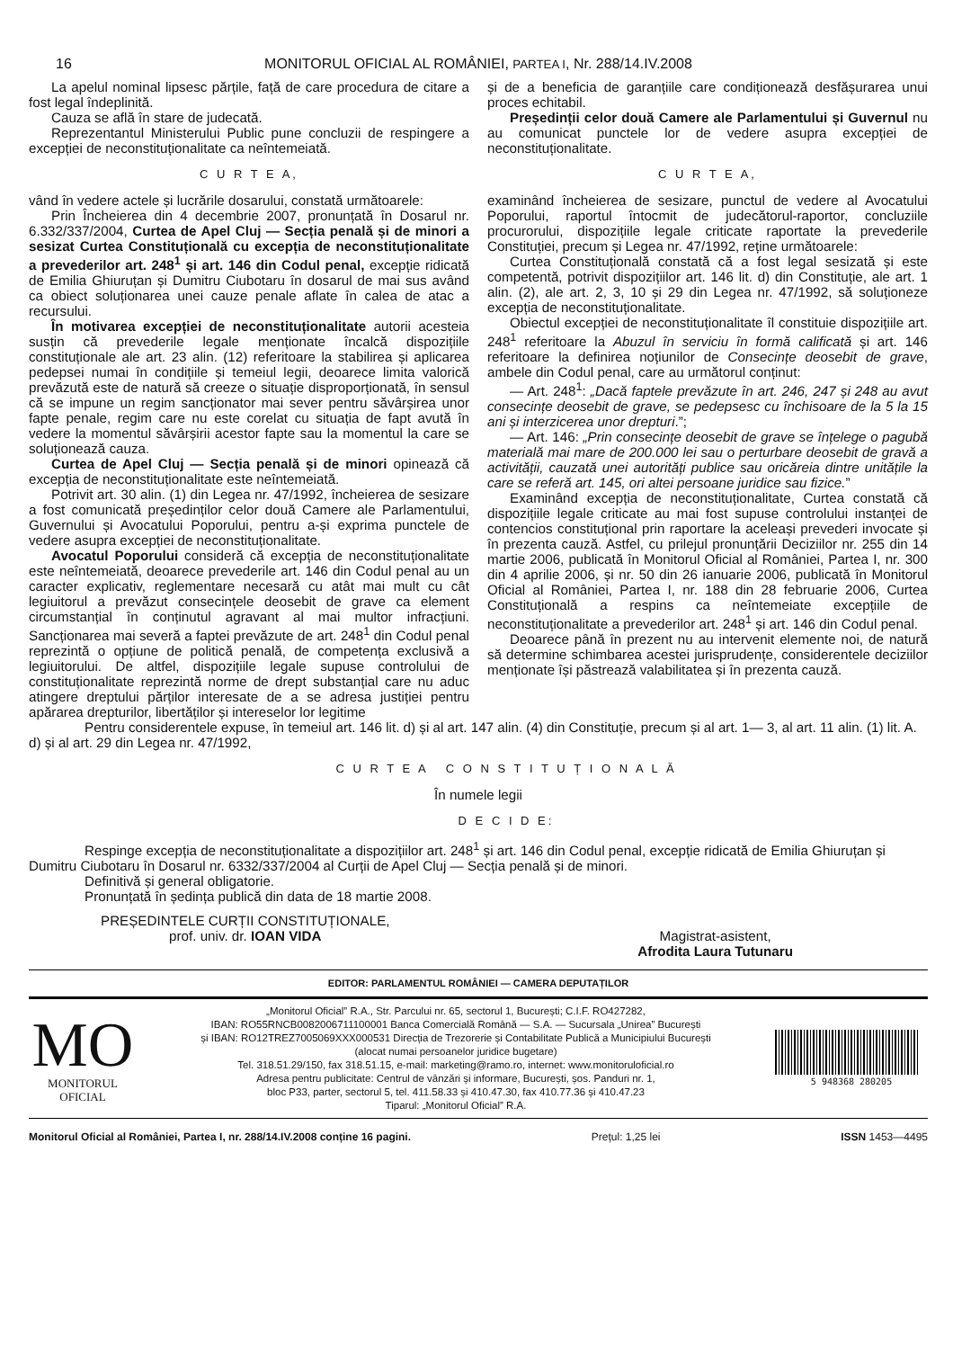16 MONITORUL OFICIAL AL ROMÂNIEI, PARTEA I, Nr. 288/14.IV.2008
La apelul nominal lipsesc părțile, față de care procedura de citare a fost legal îndeplinită.
Cauza se află în stare de judecată.
Reprezentantul Ministerului Public pune concluzii de respingere a excepției de neconstituționalitate ca neîntemeiată.
C U R T E A,
vând în vedere actele și lucrările dosarului, constată următoarele:
Prin Încheierea din 4 decembrie 2007, pronunțată în Dosarul nr. 6.332/337/2004, Curtea de Apel Cluj — Secția penală și de minori a sesizat Curtea Constituțională cu excepția de neconstituționalitate a prevederilor art. 248<sup>1</sup> și art. 146 din Codul penal, excepție ridicată de Emilia Ghiuruțan și Dumitru Ciubotaru în dosarul de mai sus având ca obiect soluționarea unei cauze penale aflate în calea de atac a recursului.
În motivarea excepției de neconstituționalitate autorii acesteia susțin că prevederile legale menționate încalcă dispozițiile constituționale ale art. 23 alin. (12) referitoare la stabilirea și aplicarea pedepsei numai în condițiile și temeiul legii, deoarece limita valorică prevăzută este de natură să creeze o situație disproporționată, în sensul că se impune un regim sancționator mai sever pentru săvârșirea unor fapte penale, regim care nu este corelat cu situația de fapt avută în vedere la momentul săvârșirii acestor fapte sau la momentul la care se soluționează cauza.
Curtea de Apel Cluj — Secția penală și de minori opinează că excepția de neconstituționalitate este neîntemeiată.
Potrivit art. 30 alin. (1) din Legea nr. 47/1992, încheierea de sesizare a fost comunicată președinților celor două Camere ale Parlamentului, Guvernului și Avocatului Poporului, pentru a-și exprima punctele de vedere asupra excepției de neconstituționalitate.
Avocatul Poporului consideră că excepția de neconstituționalitate este neîntemeiată, deoarece prevederile art. 146 din Codul penal au un caracter explicativ, reglementare necesară cu atât mai mult cu cât legiuitorul a prevăzut consecințele deosebit de grave ca element circumstanțial în conținutul agravant al mai multor infracțiuni. Sancționarea mai severă a faptei prevăzute de art. 248<sup>1</sup> din Codul penal reprezintă o opțiune de politică penală, de competența exclusivă a legiuitorului. De altfel, dispozițiile legale supuse controlului de constituționalitate reprezintă norme de drept substanțial care nu aduc atingere dreptului părților interesate de a se adresa justiției pentru apărarea drepturilor, libertăților și intereselor lor legitime
și de a beneficia de garanțiile care condiționează desfășurarea unui proces echitabil.
Președinții celor două Camere ale Parlamentului și Guvernul nu au comunicat punctele lor de vedere asupra excepției de neconstituționalitate.
C U R T E A,
examinând încheierea de sesizare, punctul de vedere al Avocatului Poporului, raportul întocmit de judecătorul-raportor, concluziile procurorului, dispozițiile legale criticate raportate la prevederile Constituției, precum și Legea nr. 47/1992, reține următoarele:
Curtea Constituțională constată că a fost legal sesizată și este competentă, potrivit dispozițiilor art. 146 lit. d) din Constituție, ale art. 1 alin. (2), ale art. 2, 3, 10 și 29 din Legea nr. 47/1992, să soluționeze excepția de neconstituționalitate.
Obiectul excepției de neconstituționalitate îl constituie dispozițiile art. 248<sup>1</sup> referitoare la Abuzul în serviciu în formă calificată și art. 146 referitoare la definirea noțiunilor de Consecințe deosebit de grave, ambele din Codul penal, care au următorul conținut:
— Art. 248<sup>1</sup>: „Dacă faptele prevăzute în art. 246, 247 și 248 au avut consecințe deosebit de grave, se pedepsesc cu închisoare de la 5 la 15 ani și interzicerea unor drepturi.”;
— Art. 146: „Prin consecințe deosebit de grave se înțelege o pagubă materială mai mare de 200.000 lei sau o perturbare deosebit de gravă a activității, cauzată unei autorități publice sau oricăreia dintre unitățile la care se referă art. 145, ori altei persoane juridice sau fizice.”
Examinând excepția de neconstituționalitate, Curtea constată că dispozițiile legale criticate au mai fost supuse controlului instanței de contencios constituțional prin raportare la aceleași prevederi invocate și în prezenta cauză. Astfel, cu prilejul pronunțării Deciziilor nr. 255 din 14 martie 2006, publicată în Monitorul Oficial al României, Partea I, nr. 300 din 4 aprilie 2006, și nr. 50 din 26 ianuarie 2006, publicată în Monitorul Oficial al României, Partea I, nr. 188 din 28 februarie 2006, Curtea Constituțională a respins ca neîntemeiate excepțiile de neconstituționalitate a prevederilor art. 248<sup>1</sup> și art. 146 din Codul penal.
Deoarece până în prezent nu au intervenit elemente noi, de natură să determine schimbarea acestei jurisprudențe, considerentele deciziilor menționate își păstrează valabilitatea și în prezenta cauză.
Pentru considerentele expuse, în temeiul art. 146 lit. d) și al art. 147 alin. (4) din Constituție, precum și al art. 1— 3, al art. 11 alin. (1) lit. A. d) și al art. 29 din Legea nr. 47/1992,
C U R T E A C O N S T I T U Ț I O N A L Ă
În numele legii
D E C I D E:
Respinge excepția de neconstituționalitate a dispozițiilor art. 248<sup>1</sup> și art. 146 din Codul penal, excepție ridicată de Emilia Ghiuruțan și Dumitru Ciubotaru în Dosarul nr. 6332/337/2004 al Curții de Apel Cluj — Secția penală și de minori.
Definitivă și general obligatorie.
Pronunțată în ședința publică din data de 18 martie 2008.
PREȘEDINTELE CURȚII CONSTITUȚIONALE,
prof. univ. dr. IOAN VIDA
Magistrat-asistent,
Afrodita Laura Tutunaru
EDITOR: PARLAMENTUL ROMÂNIEI — CAMERA DEPUTAȚILOR
MO
MONITORUL
OFICIAL
„Monitorul Oficial” R.A., Str. Parcului nr. 65, sectorul 1, București; C.I.F. RO427282,
IBAN: RO55RNCB0082006711100001 Banca Comercială Română — S.A. — Sucursala „Unirea” București
și IBAN: RO12TREZ7005069XXX000531 Direcția de Trezorerie și Contabilitate Publică a Municipiului București
(alocat numai persoanelor juridice bugetare)
Tel. 318.51.29/150, fax 318.51.15, e-mail: marketing@ramo.ro, internet: www.monitoruloficial.ro
Adresa pentru publicitate: Centrul de vânzări și informare, București, șos. Panduri nr. 1,
bloc P33, parter, sectorul 5, tel. 411.58.33 și 410.47.30, fax 410.77.36 și 410.47.23
Tiparul: „Monitorul Oficial” R.A.
5 948368 280205
Monitorul Oficial al României, Partea I, nr. 288/14.IV.2008 conține 16 pagini. Prețul: 1,25 lei ISSN 1453—4495